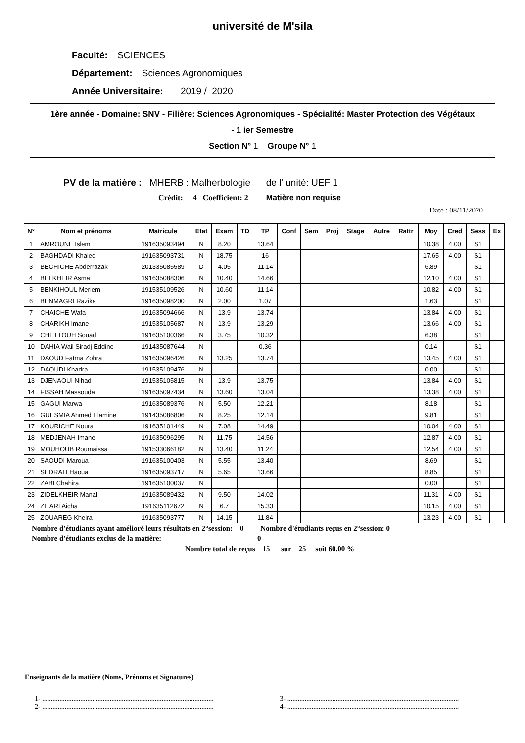université de M'sila
Faculté: SCIENCES
Département: Sciences Agronomiques
Année Universitaire: 2019 / 2020
1ère année - Domaine: SNV - Filière: Sciences Agronomiques - Spécialité: Master Protection des Végétaux
- 1 ier Semestre
Section N° 1 Groupe N° 1
PV de la matière : MHERB : Malherbologie de l' unité: UEF 1
Crédit: 4 Coefficient: 2 Matière non requise
Date : 08/11/2020
| N° | Nom et prénoms | Matricule | Etat | Exam | TD | TP | Conf | Sem | Proj | Stage | Autre | Rattr | Moy | Cred | Sess | Ex |
| --- | --- | --- | --- | --- | --- | --- | --- | --- | --- | --- | --- | --- | --- | --- | --- | --- |
| 1 | AMROUNE Islem | 191635093494 | N | 8.20 | | 13.64 | | | | | | | 10.38 | 4.00 | S1 | |
| 2 | BAGHDADI Khaled | 191635093731 | N | 18.75 | | 16 | | | | | | | 17.65 | 4.00 | S1 | |
| 3 | BECHICHE Abderrazak | 201335085589 | D | 4.05 | | 11.14 | | | | | | | 6.89 | | S1 | |
| 4 | BELKHEIR Asma | 191635088306 | N | 10.40 | | 14.66 | | | | | | | 12.10 | 4.00 | S1 | |
| 5 | BENKIHOUL Meriem | 191535109526 | N | 10.60 | | 11.14 | | | | | | | 10.82 | 4.00 | S1 | |
| 6 | BENMAGRI Razika | 191635098200 | N | 2.00 | | 1.07 | | | | | | | 1.63 | | S1 | |
| 7 | CHAICHE Wafa | 191635094666 | N | 13.9 | | 13.74 | | | | | | | 13.84 | 4.00 | S1 | |
| 8 | CHARIKH Imane | 191535105687 | N | 13.9 | | 13.29 | | | | | | | 13.66 | 4.00 | S1 | |
| 9 | CHETTOUH Souad | 191635100366 | N | 3.75 | | 10.32 | | | | | | | 6.38 | | S1 | |
| 10 | DAHIA Wail Siradj Eddine | 191435087644 | N | | | 0.36 | | | | | | | 0.14 | | S1 | |
| 11 | DAOUD Fatma Zohra | 191635096426 | N | 13.25 | | 13.74 | | | | | | | 13.45 | 4.00 | S1 | |
| 12 | DAOUDI Khadra | 191535109476 | N | | | | | | | | | | 0.00 | | S1 | |
| 13 | DJENAOUI Nihad | 191535105815 | N | 13.9 | | 13.75 | | | | | | | 13.84 | 4.00 | S1 | |
| 14 | FISSAH Massouda | 191635097434 | N | 13.60 | | 13.04 | | | | | | | 13.38 | 4.00 | S1 | |
| 15 | GAGUI Marwa | 191635089376 | N | 5.50 | | 12.21 | | | | | | | 8.18 | | S1 | |
| 16 | GUESMIA Ahmed Elamine | 191435086806 | N | 8.25 | | 12.14 | | | | | | | 9.81 | | S1 | |
| 17 | KOURICHE Noura | 191635101449 | N | 7.08 | | 14.49 | | | | | | | 10.04 | 4.00 | S1 | |
| 18 | MEDJENAH Imane | 191635096295 | N | 11.75 | | 14.56 | | | | | | | 12.87 | 4.00 | S1 | |
| 19 | MOUHOUB Roumaissa | 191533066182 | N | 13.40 | | 11.24 | | | | | | | 12.54 | 4.00 | S1 | |
| 20 | SAOUDI Maroua | 191635100403 | N | 5.55 | | 13.40 | | | | | | | 8.69 | | S1 | |
| 21 | SEDRATI Haoua | 191635093717 | N | 5.65 | | 13.66 | | | | | | | 8.85 | | S1 | |
| 22 | ZABI Chahira | 191635100037 | N | | | | | | | | | | 0.00 | | S1 | |
| 23 | ZIDELKHEIR Manal | 191635089432 | N | 9.50 | | 14.02 | | | | | | | 11.31 | 4.00 | S1 | |
| 24 | ZITARI Aicha | 191635112672 | N | 6.7 | | 15.33 | | | | | | | 10.15 | 4.00 | S1 | |
| 25 | ZOUAREG Kheira | 191635093777 | N | 14.15 | | 11.84 | | | | | | | 13.23 | 4.00 | S1 | |
Nombre d'étudiants ayant amélioré leurs résultats en 2°session: 0 Nombre d'étudiants reçus en 2°session: 0
Nombre d'étudiants exclus de la matière: 0
Nombre total de reçus 15 sur 25 soit 60.00 %
Enseignants de la matière (Noms, Prénoms et Signatures)
1- ...................................................................................................
3- ...................................................................................................
2- ...................................................................................................
4- ...................................................................................................